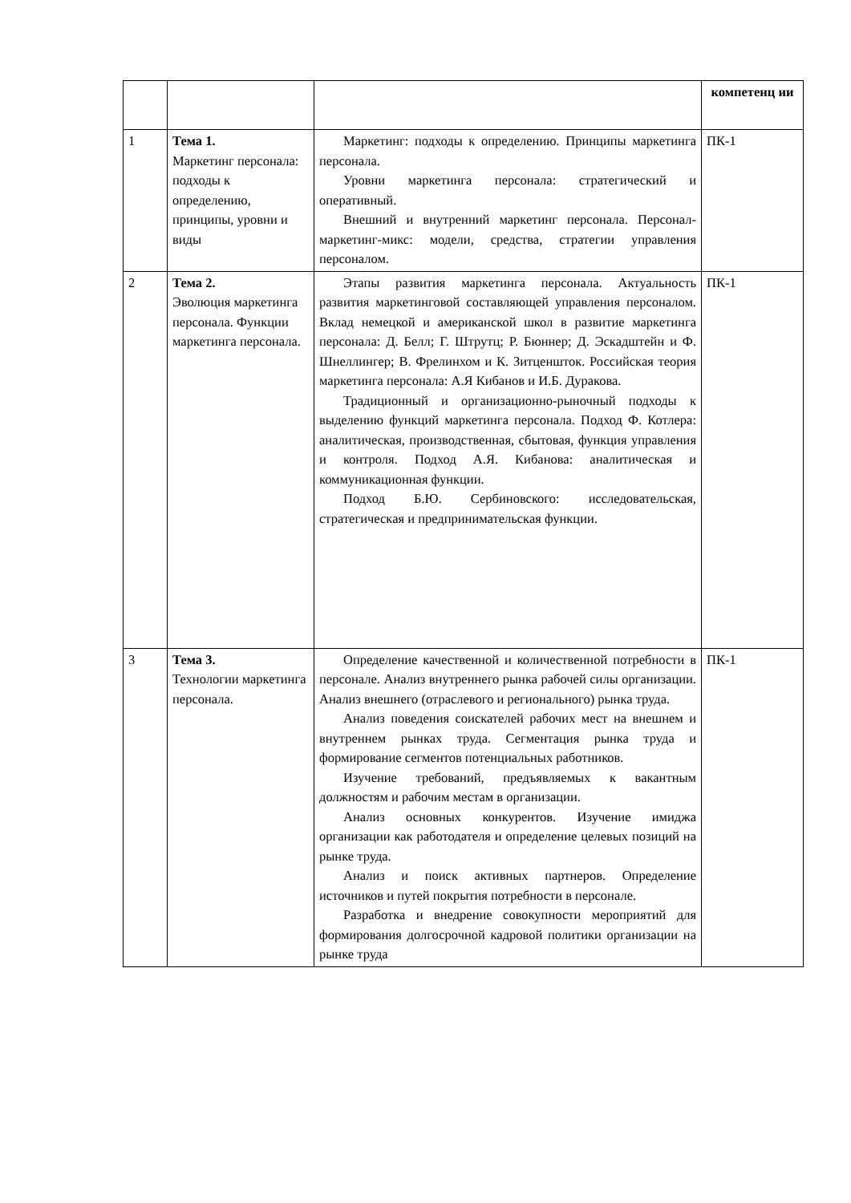| | | | компетенц ии |
| 1 | Тема 1. Маркетинг персонала: подходы к определению, принципы, уровни и виды | Маркетинг: подходы к определению. Принципы маркетинга персонала. Уровни маркетинга персонала: стратегический и оперативный. Внешний и внутренний маркетинг персонала. Персонал-маркетинг-микс: модели, средства, стратегии управления персоналом. | ПК-1 |
| 2 | Тема 2. Эволюция маркетинга персонала. Функции маркетинга персонала. | Этапы развития маркетинга персонала. Актуальность развития маркетинговой составляющей управления персоналом. Вклад немецкой и американской школ в развитие маркетинга персонала: Д. Белл; Г. Штрутц; Р. Бюннер; Д. Эскадштейн и Ф. Шнеллингер; В. Фрелинхом и К. Зитценшток. Российская теория маркетинга персонала: А.Я Кибанов и И.Б. Дуракова. Традиционный и организационно-рыночный подходы к выделению функций маркетинга персонала. Подход Ф. Котлера: аналитическая, производственная, сбытовая, функция управления и контроля. Подход А.Я. Кибанова: аналитическая и коммуникационная функции. Подход Б.Ю. Сербиновского: исследовательская, стратегическая и предпринимательская функции. | ПК-1 |
| 3 | Тема 3. Технологии маркетинга персонала. | Определение качественной и количественной потребности в персонале. Анализ внутреннего рынка рабочей силы организации. Анализ внешнего (отраслевого и регионального) рынка труда. Анализ поведения соискателей рабочих мест на внешнем и внутреннем рынках труда. Сегментация рынка труда и формирование сегментов потенциальных работников. Изучение требований, предъявляемых к вакантным должностям и рабочим местам в организации. Анализ основных конкурентов. Изучение имиджа организации как работодателя и определение целевых позиций на рынке труда. Анализ и поиск активных партнеров. Определение источников и путей покрытия потребности в персонале. Разработка и внедрение совокупности мероприятий для формирования долгосрочной кадровой политики организации на рынке труда | ПК-1 |